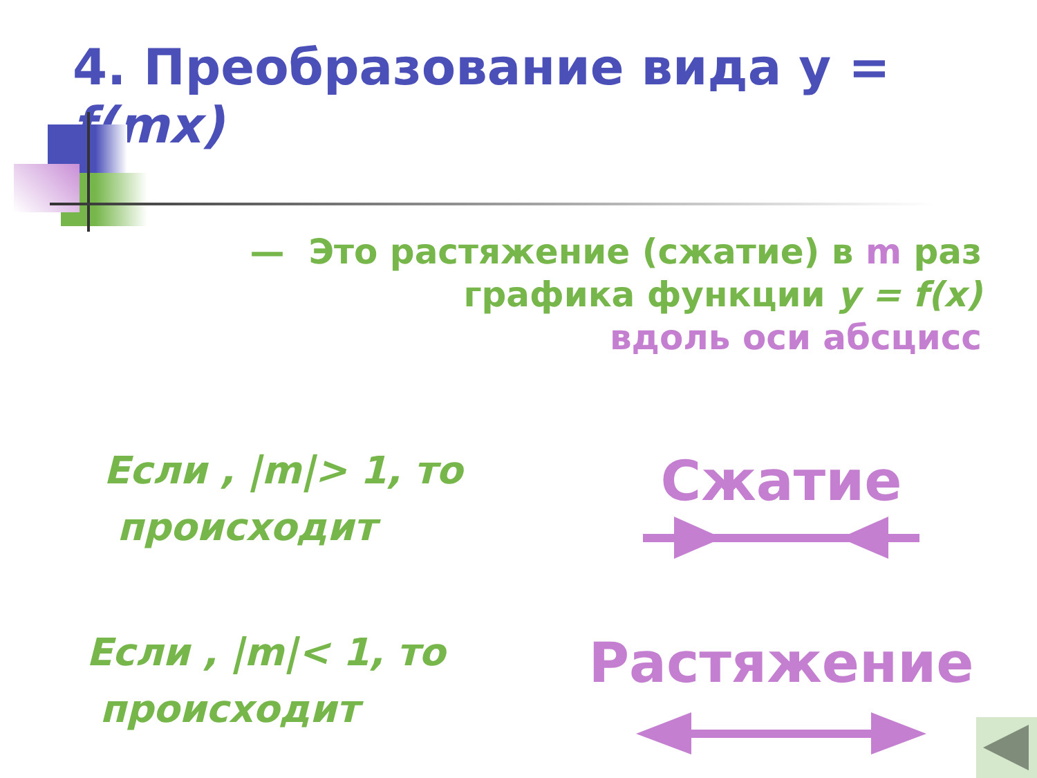4. Преобразование вида y = f(mx)
— Это растяжение (сжатие) в m раз
графика функции y = f(x)
вдоль оси абсцисс
Если , |m|> 1, то
происходит
Сжатие
Если , |m|< 1, то
происходит
Растяжение